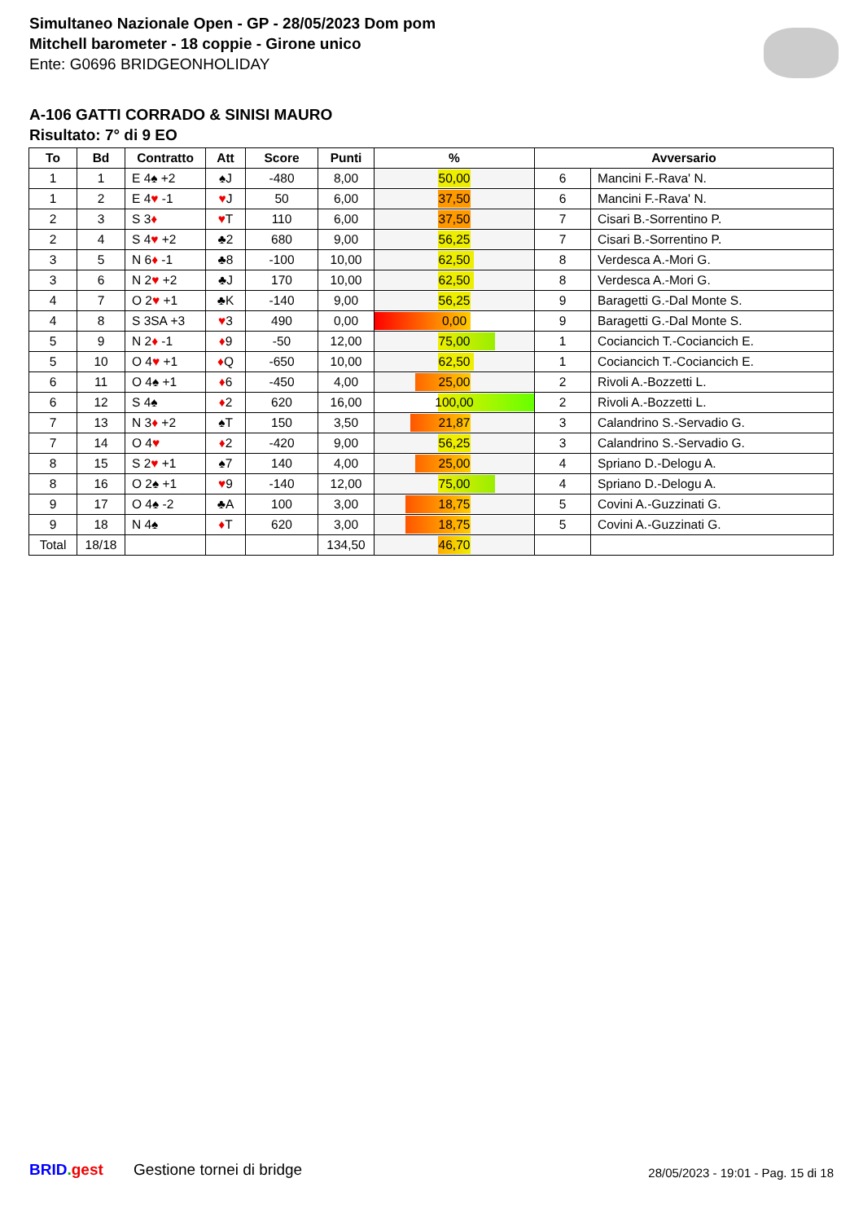Simultaneo Nazionale Open - GP - 28/05/2023 Dom pom
Mitchell barometer - 18 coppie - Girone unico
Ente: G0696 BRIDGEONHOLIDAY
A-106 GATTI CORRADO & SINISI MAURO
Risultato: 7° di 9 EO
| To | Bd | Contratto | Att | Score | Punti | % | Avversario | |
| --- | --- | --- | --- | --- | --- | --- | --- | --- |
| 1 | 1 | E 4♠ +2 | ♠J | -480 | 8,00 | 50,00 | 6 | Mancini F.-Rava' N. |
| 1 | 2 | E 4 ♥ -1 | ♥ J | 50 | 6,00 | 37,50 | 6 | Mancini F.-Rava' N. |
| 2 | 3 | S 3 ♦ | ♥ T | 110 | 6,00 | 37,50 | 7 | Cisari B.-Sorrentino P. |
| 2 | 4 | S 4 ♥ +2 | ♣2 | 680 | 9,00 | 56,25 | 7 | Cisari B.-Sorrentino P. |
| 3 | 5 | N 6 ♦ -1 | ♣8 | -100 | 10,00 | 62,50 | 8 | Verdesca A.-Mori G. |
| 3 | 6 | N 2 ♥ +2 | ♣J | 170 | 10,00 | 62,50 | 8 | Verdesca A.-Mori G. |
| 4 | 7 | O 2 ♥ +1 | ♣K | -140 | 9,00 | 56,25 | 9 | Baragetti G.-Dal Monte S. |
| 4 | 8 | S 3SA +3 | ♥ 3 | 490 | 0,00 | 0,00 | 9 | Baragetti G.-Dal Monte S. |
| 5 | 9 | N 2 ♦ -1 | ♦ 9 | -50 | 12,00 | 75,00 | 1 | Cociancich T.-Cociancich E. |
| 5 | 10 | O 4 ♥ +1 | ♦ Q | -650 | 10,00 | 62,50 | 1 | Cociancich T.-Cociancich E. |
| 6 | 11 | O 4♠ +1 | ♦ 6 | -450 | 4,00 | 25,00 | 2 | Rivoli A.-Bozzetti L. |
| 6 | 12 | S 4♠ | ♦ 2 | 620 | 16,00 | 100,00 | 2 | Rivoli A.-Bozzetti L. |
| 7 | 13 | N 3 ♦ +2 | ♠T | 150 | 3,50 | 21,87 | 3 | Calandrino S.-Servadio G. |
| 7 | 14 | O 4 ♥ | ♦ 2 | -420 | 9,00 | 56,25 | 3 | Calandrino S.-Servadio G. |
| 8 | 15 | S 2 ♥ +1 | ♠7 | 140 | 4,00 | 25,00 | 4 | Spriano D.-Delogu A. |
| 8 | 16 | O 2♠ +1 | ♥ 9 | -140 | 12,00 | 75,00 | 4 | Spriano D.-Delogu A. |
| 9 | 17 | O 4♠ -2 | ♣A | 100 | 3,00 | 18,75 | 5 | Covini A.-Guzzinati G. |
| 9 | 18 | N 4♠ | ♦ T | 620 | 3,00 | 18,75 | 5 | Covini A.-Guzzinati G. |
| Total | 18/18 | | | | 134,50 | 46,70 | | |
BRID. gest Gestione tornei di bridge 28/05/2023 - 19:01 - Pag. 15 di 18